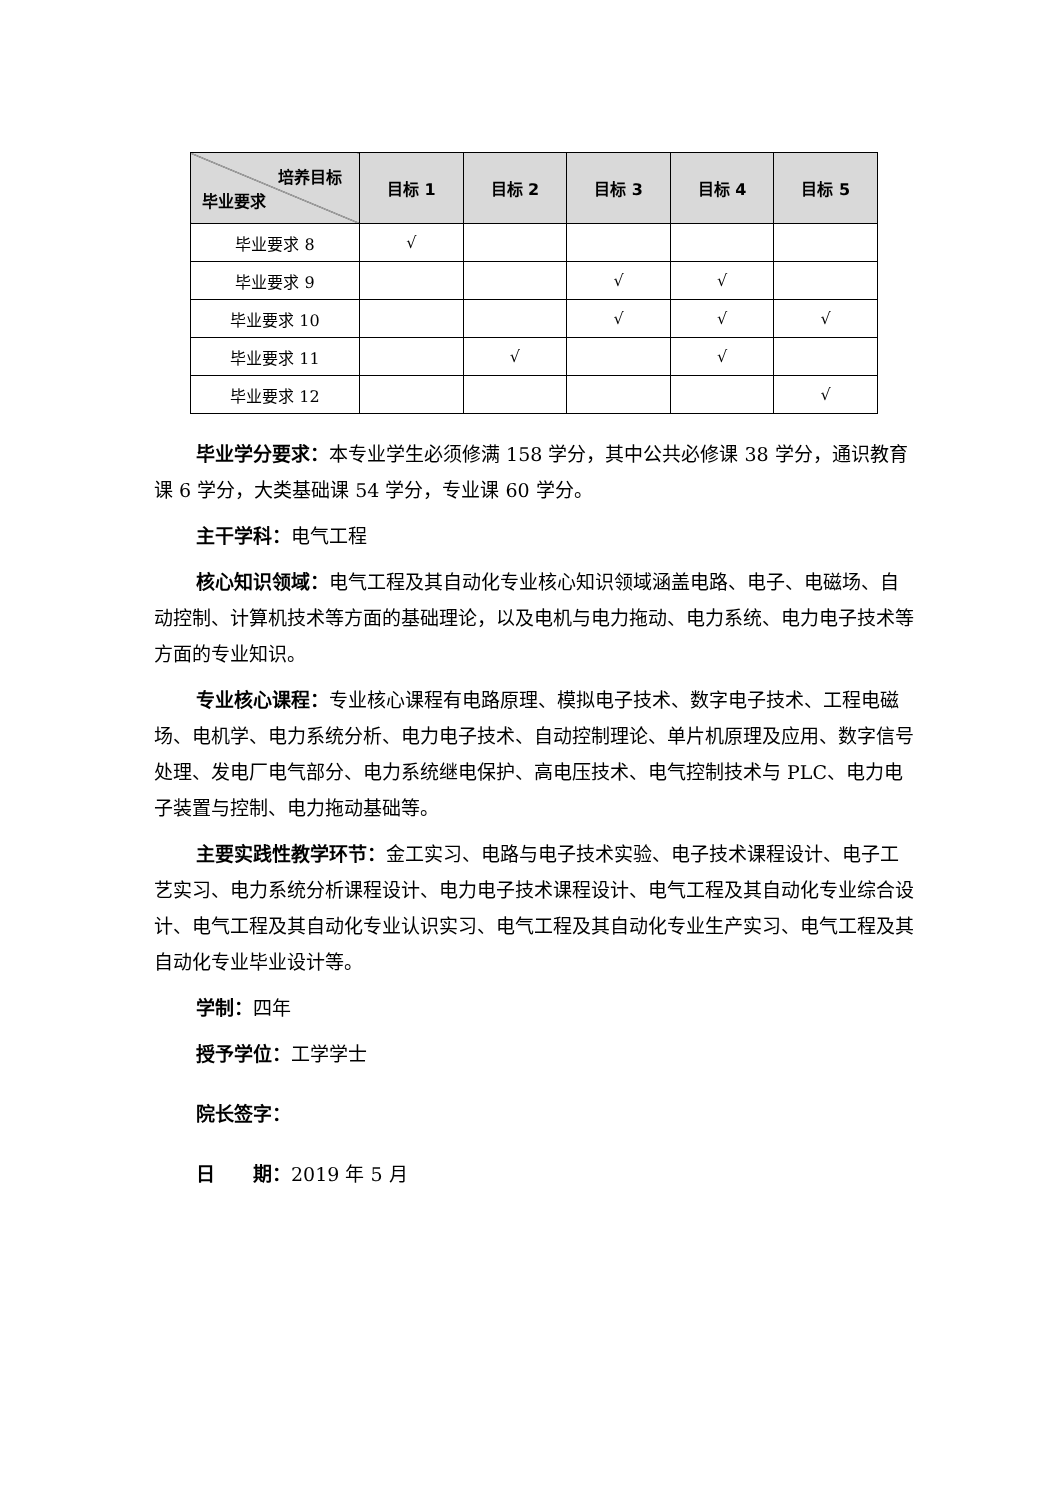| 培养目标 毕业要求 | 目标 1 | 目标 2 | 目标 3 | 目标 4 | 目标 5 |
| --- | --- | --- | --- | --- | --- |
| 毕业要求 8 | √ | | | | |
| 毕业要求 9 | | | √ | √ | |
| 毕业要求 10 | | | √ | √ | √ |
| 毕业要求 11 | | √ | | √ | |
| 毕业要求 12 | | | | | √ |
毕业学分要求：本专业学生必须修满 158 学分，其中公共必修课 38 学分，通识教育课 6 学分，大类基础课 54 学分，专业课 60 学分。
主干学科：电气工程
核心知识领域：电气工程及其自动化专业核心知识领域涵盖电路、电子、电磁场、自动控制、计算机技术等方面的基础理论，以及电机与电力拖动、电力系统、电力电子技术等方面的专业知识。
专业核心课程：专业核心课程有电路原理、模拟电子技术、数字电子技术、工程电磁场、电机学、电力系统分析、电力电子技术、自动控制理论、单片机原理及应用、数字信号处理、发电厂电气部分、电力系统继电保护、高电压技术、电气控制技术与 PLC、电力电子装置与控制、电力拖动基础等。
主要实践性教学环节：金工实习、电路与电子技术实验、电子技术课程设计、电子工艺实习、电力系统分析课程设计、电力电子技术课程设计、电气工程及其自动化专业综合设计、电气工程及其自动化专业认识实习、电气工程及其自动化专业生产实习、电气工程及其自动化专业毕业设计等。
学制：四年
授予学位：工学学士
院长签字：
日　　期：2019 年 5 月